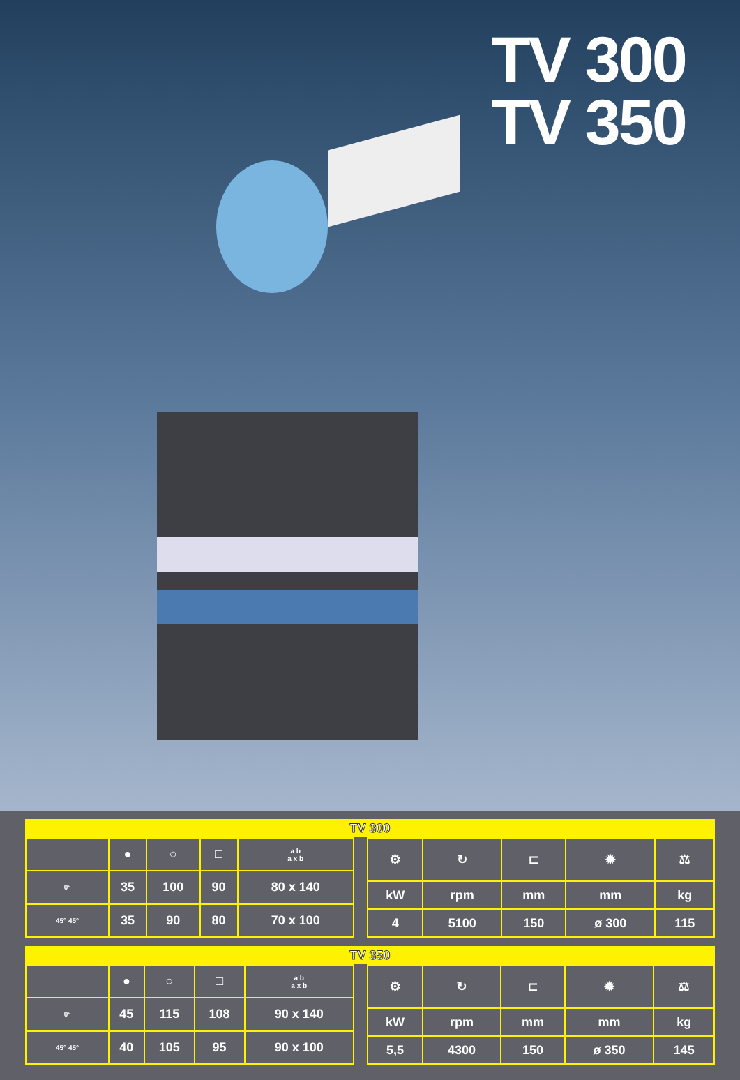TV 300
TV 350
TV 300
| | ● | ○ | □ | a b a x b |
| 0° | 35 | 100 | 90 | 80 x 140 |
| 45° 45° | 35 | 90 | 80 | 70 x 100 |
| ⚙ | ↻ | ⊏ | ✹ | ⚖ |
| kW | rpm | mm | mm | kg |
| 4 | 5100 | 150 | ø 300 | 115 |
TV 350
| | ● | ○ | □ | a b a x b |
| 0° | 45 | 115 | 108 | 90 x 140 |
| 45° 45° | 40 | 105 | 95 | 90 x 100 |
| ⚙ | ↻ | ⊏ | ✹ | ⚖ |
| kW | rpm | mm | mm | kg |
| 5,5 | 4300 | 150 | ø 350 | 145 |